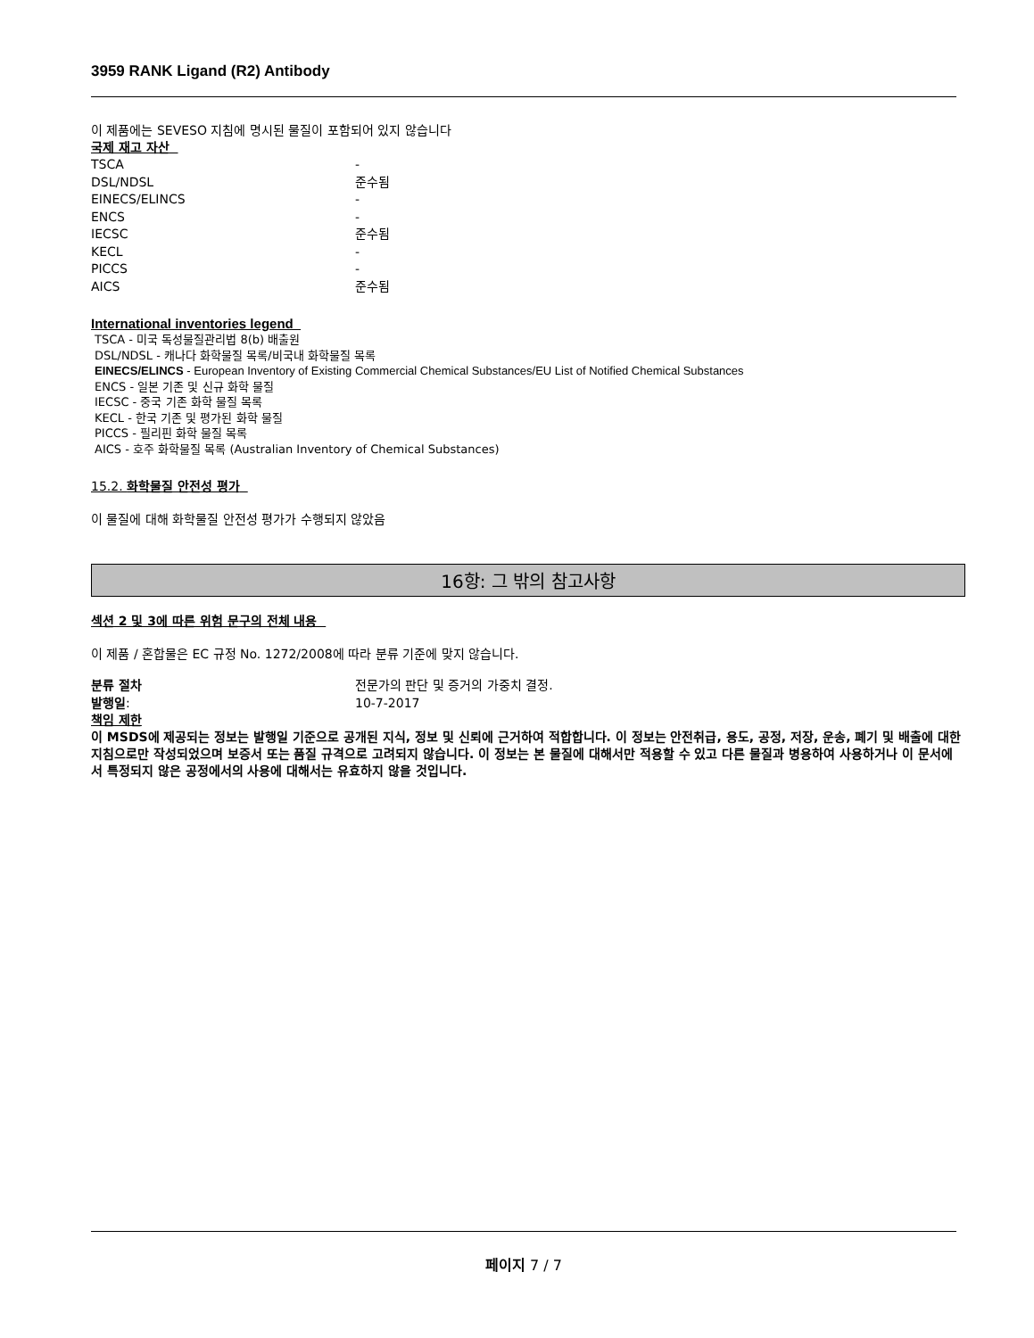3959 RANK Ligand (R2) Antibody
이 제품에는 SEVESO 지침에 명시된 물질이 포함되어 있지 않습니다
국제 재고 자산
| TSCA | - |
| DSL/NDSL | 준수됨 |
| EINECS/ELINCS | - |
| ENCS | - |
| IECSC | 준수됨 |
| KECL | - |
| PICCS | - |
| AICS | 준수됨 |
International inventories legend
TSCA - 미국 독성물질관리법 8(b) 배출원
DSL/NDSL - 캐나다 화학물질 목록/비국내 화학물질 목록
EINECS/ELINCS - European Inventory of Existing Commercial Chemical Substances/EU List of Notified Chemical Substances
ENCS - 일본 기존 및 신규 화학 물질
IECSC - 중국 기존 화학 물질 목록
KECL - 한국 기존 및 평가된 화학 물질
PICCS - 필리핀 화학 물질 목록
AICS - 호주 화학물질 목록 (Australian Inventory of Chemical Substances)
15.2. 화학물질 안전성 평가
이 물질에 대해 화학물질 안전성 평가가 수행되지 않았음
16항: 그 밖의 참고사항
섹션 2 및 3에 따른 위험 문구의 전체 내용
이 제품 / 혼합물은 EC 규정 No. 1272/2008에 따라 분류 기준에 맞지 않습니다.
| 분류 절차 | 전문가의 판단 및 증거의 가중치 결정. |
| 발행일 : | 10-7-2017 |
책임 제한
이 MSDS에 제공되는 정보는 발행일 기준으로 공개된 지식, 정보 및 신뢰에 근거하여 적합합니다. 이 정보는 안전취급, 용도, 공정, 저장, 운송, 폐기 및 배출에 대한 지침으로만 작성되었으며 보증서 또는 품질 규격으로 고려되지 않습니다. 이 정보는 본 물질에 대해서만 적용할 수 있고 다른 물질과 병용하여 사용하거나 이 문서에서 특정되지 않은 공정에서의 사용에 대해서는 유효하지 않을 것입니다.
페이지 7 / 7